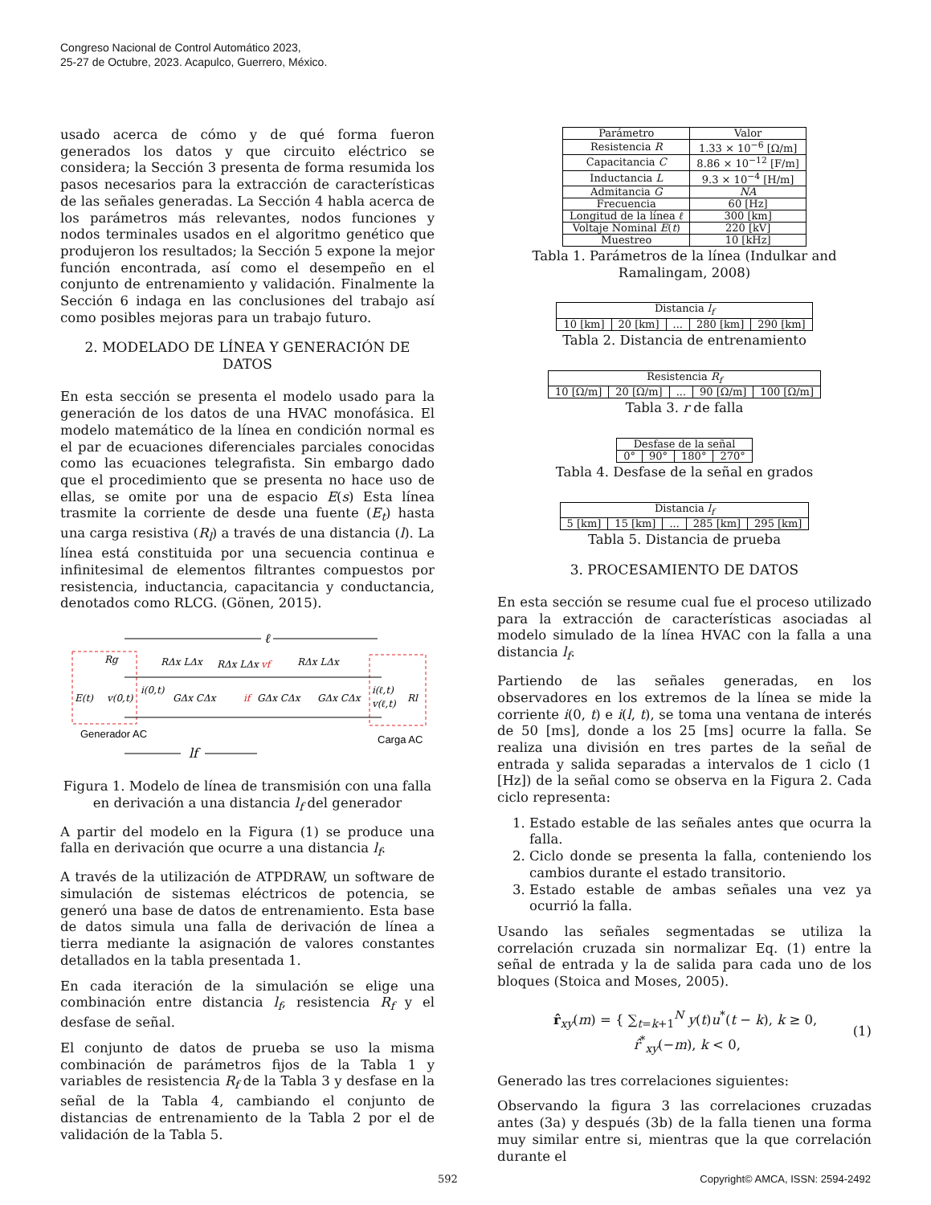Congreso Nacional de Control Automático 2023,
25-27 de Octubre, 2023. Acapulco, Guerrero, México.
usado acerca de cómo y de qué forma fueron generados los datos y que circuito eléctrico se considera; la Sección 3 presenta de forma resumida los pasos necesarios para la extracción de características de las señales generadas. La Sección 4 habla acerca de los parámetros más relevantes, nodos funciones y nodos terminales usados en el algoritmo genético que produjeron los resultados; la Sección 5 expone la mejor función encontrada, así como el desempeño en el conjunto de entrenamiento y validación. Finalmente la Sección 6 indaga en las conclusiones del trabajo así como posibles mejoras para un trabajo futuro.
2. MODELADO DE LÍNEA Y GENERACIÓN DE DATOS
En esta sección se presenta el modelo usado para la generación de los datos de una HVAC monofásica. El modelo matemático de la línea en condición normal es el par de ecuaciones diferenciales parciales conocidas como las ecuaciones telegrafista. Sin embargo dado que el procedimiento que se presenta no hace uso de ellas, se omite por una de espacio E(s) Esta línea trasmite la corriente de desde una fuente (E<sub>t</sub>) hasta una carga resistiva (R<sub>l</sub>) a través de una distancia (l). La línea está constituida por una secuencia continua e infinitesimal de elementos filtrantes compuestos por resistencia, inductancia, capacitancia y conductancia, denotados como RLCG. (Gönen, 2015).
ℓ
Rg
RΔx LΔx
RΔx LΔx
vf
RΔx LΔx
E(t)
v(0,t)
i(0,t)
GΔx CΔx
if
GΔx CΔx
GΔx CΔx
i(ℓ,t)
v(ℓ,t)
Rl
Generador AC
Carga AC
lf
Figura 1. Modelo de línea de transmisión con una falla en derivación a una distancia l<sub>f</sub> del generador
A partir del modelo en la Figura (1) se produce una falla en derivación que ocurre a una distancia l<sub>f</sub>.
A través de la utilización de ATPDRAW, un software de simulación de sistemas eléctricos de potencia, se generó una base de datos de entrenamiento. Esta base de datos simula una falla de derivación de línea a tierra mediante la asignación de valores constantes detallados en la tabla presentada 1.
En cada iteración de la simulación se elige una combinación entre distancia l<sub>f</sub>, resistencia R<sub>f</sub> y el desfase de señal.
El conjunto de datos de prueba se uso la misma combinación de parámetros fijos de la Tabla 1 y variables de resistencia R<sub>f</sub> de la Tabla 3 y desfase en la señal de la Tabla 4, cambiando el conjunto de distancias de entrenamiento de la Tabla 2 por el de validación de la Tabla 5.
| Parámetro | Valor |
| --- | --- |
| Resistencia R | 1.33 × 10<sup>−6</sup> [Ω/m] |
| Capacitancia C | 8.86 × 10<sup>−12</sup> [F/m] |
| Inductancia L | 9.3 × 10<sup>−4</sup> [H/m] |
| Admitancia G | NA |
| Frecuencia | 60 [Hz] |
| Longitud de la línea ℓ | 300 [km] |
| Voltaje Nominal E ( t ) | 220 [kV] |
| Muestreo | 10 [kHz] |
Tabla 1. Parámetros de la línea (Indulkar and Ramalingam, 2008)
| Distancia l<sub>f</sub> | | | | |
| --- | --- | --- | --- | --- |
| 10 [km] | 20 [km] | ... | 280 [km] | 290 [km] |
Tabla 2. Distancia de entrenamiento
| Resistencia R<sub>f</sub> | | | | |
| --- | --- | --- | --- | --- |
| 10 [Ω/m] | 20 [Ω/m] | ... | 90 [Ω/m] | 100 [Ω/m] |
Tabla 3. r de falla
| Desfase de la señal | | | |
| --- | --- | --- | --- |
| 0° | 90° | 180° | 270° |
Tabla 4. Desfase de la señal en grados
| Distancia l<sub>f</sub> | | | | |
| --- | --- | --- | --- | --- |
| 5 [km] | 15 [km] | ... | 285 [km] | 295 [km] |
Tabla 5. Distancia de prueba
3. PROCESAMIENTO DE DATOS
En esta sección se resume cual fue el proceso utilizado para la extracción de características asociadas al modelo simulado de la línea HVAC con la falla a una distancia l<sub>f</sub>.
Partiendo de las señales generadas, en los observadores en los extremos de la línea se mide la corriente i(0, t) e i(l, t), se toma una ventana de interés de 50 [ms], donde a los 25 [ms] ocurre la falla. Se realiza una división en tres partes de la señal de entrada y salida separadas a intervalos de 1 ciclo (1 [Hz]) de la señal como se observa en la Figura 2. Cada ciclo representa:
1. Estado estable de las señales antes que ocurra la falla.
2. Ciclo donde se presenta la falla, conteniendo los cambios durante el estado transitorio.
3. Estado estable de ambas señales una vez ya ocurrió la falla.
Usando las señales segmentadas se utiliza la correlación cruzada sin normalizar Eq. (1) entre la señal de entrada y la de salida para cada uno de los bloques (Stoica and Moses, 2005).
r̂<sub>xy</sub>(m) = { ∑<sub>t=k+1</sub><sup>N</sup> y(t)u<sup>*</sup>(t − k), k ≥ 0,
r̂<sup>*</sup><sub>xy</sub>(−m), k < 0,
(1)
Generado las tres correlaciones siguientes:
Observando la figura 3 las correlaciones cruzadas antes (3a) y después (3b) de la falla tienen una forma muy similar entre si, mientras que la que correlación durante el
592 Copyright© AMCA, ISSN: 2594-2492